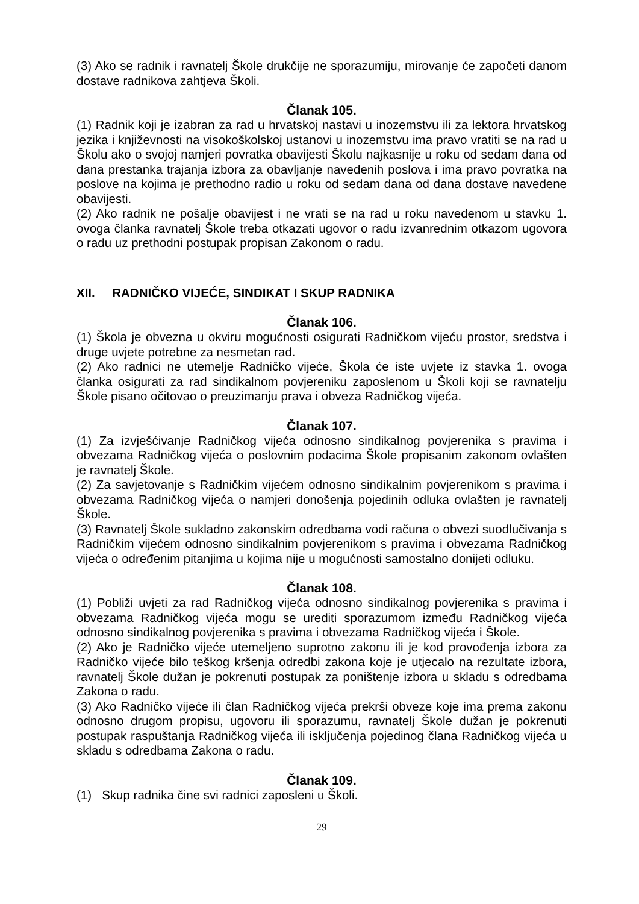(3) Ako se radnik i ravnatelj Škole drukčije ne sporazumiju, mirovanje će započeti danom dostave radnikova zahtjeva Školi.
Članak 105.
(1) Radnik koji je izabran za rad u hrvatskoj nastavi u inozemstvu ili za lektora hrvatskog jezika i književnosti na visokoškolskoj ustanovi u inozemstvu ima pravo vratiti se na rad u Školu ako o svojoj namjeri povratka obavijesti Školu najkasnije u roku od sedam dana od dana prestanka trajanja izbora za obavljanje navedenih poslova i ima pravo povratka na poslove na kojima je prethodno radio u roku od sedam dana od dana dostave navedene obavijesti.
(2) Ako radnik ne pošalje obavijest i ne vrati se na rad u roku navedenom u stavku 1. ovoga članka ravnatelj Škole treba otkazati ugovor o radu izvanrednim otkazom ugovora o radu uz prethodni postupak propisan Zakonom o radu.
XII. RADNIČKO VIJEĆE, SINDIKAT I SKUP RADNIKA
Članak 106.
(1) Škola je obvezna u okviru mogućnosti osigurati Radničkom vijeću prostor, sredstva i druge uvjete potrebne za nesmetan rad.
(2) Ako radnici ne utemelje Radničko vijeće, Škola će iste uvjete iz stavka 1. ovoga članka osigurati za rad sindikalnom povjereniku zaposlenom u Školi koji se ravnatelju Škole pisano očitovao o preuzimanju prava i obveza Radničkog vijeća.
Članak 107.
(1) Za izvješćivanje Radničkog vijeća odnosno sindikalnog povjerenika s pravima i obvezama Radničkog vijeća o poslovnim podacima Škole propisanim zakonom ovlašten je ravnatelj Škole.
(2) Za savjetovanje s Radničkim vijećem odnosno sindikalnim povjerenikom s pravima i obvezama Radničkog vijeća o namjeri donošenja pojedinih odluka ovlašten je ravnatelj Škole.
(3) Ravnatelj Škole sukladno zakonskim odredbama vodi računa o obvezi suodlučivanja s Radničkim vijećem odnosno sindikalnim povjerenikom s pravima i obvezama Radničkog vijeća o određenim pitanjima u kojima nije u mogućnosti samostalno donijeti odluku.
Članak 108.
(1) Pobliži uvjeti za rad Radničkog vijeća odnosno sindikalnog povjerenika s pravima i obvezama Radničkog vijeća mogu se urediti sporazumom između Radničkog vijeća odnosno sindikalnog povjerenika s pravima i obvezama Radničkog vijeća i Škole.
(2) Ako je Radničko vijeće utemeljeno suprotno zakonu ili je kod provođenja izbora za Radničko vijeće bilo teškog kršenja odredbi zakona koje je utjecalo na rezultate izbora, ravnatelj Škole dužan je pokrenuti postupak za poništenje izbora u skladu s odredbama Zakona o radu.
(3) Ako Radničko vijeće ili član Radničkog vijeća prekrši obveze koje ima prema zakonu odnosno drugom propisu, ugovoru ili sporazumu, ravnatelj Škole dužan je pokrenuti postupak raspuštanja Radničkog vijeća ili isključenja pojedinog člana Radničkog vijeća u skladu s odredbama Zakona o radu.
Članak 109.
(1) Skup radnika čine svi radnici zaposleni u Školi.
29